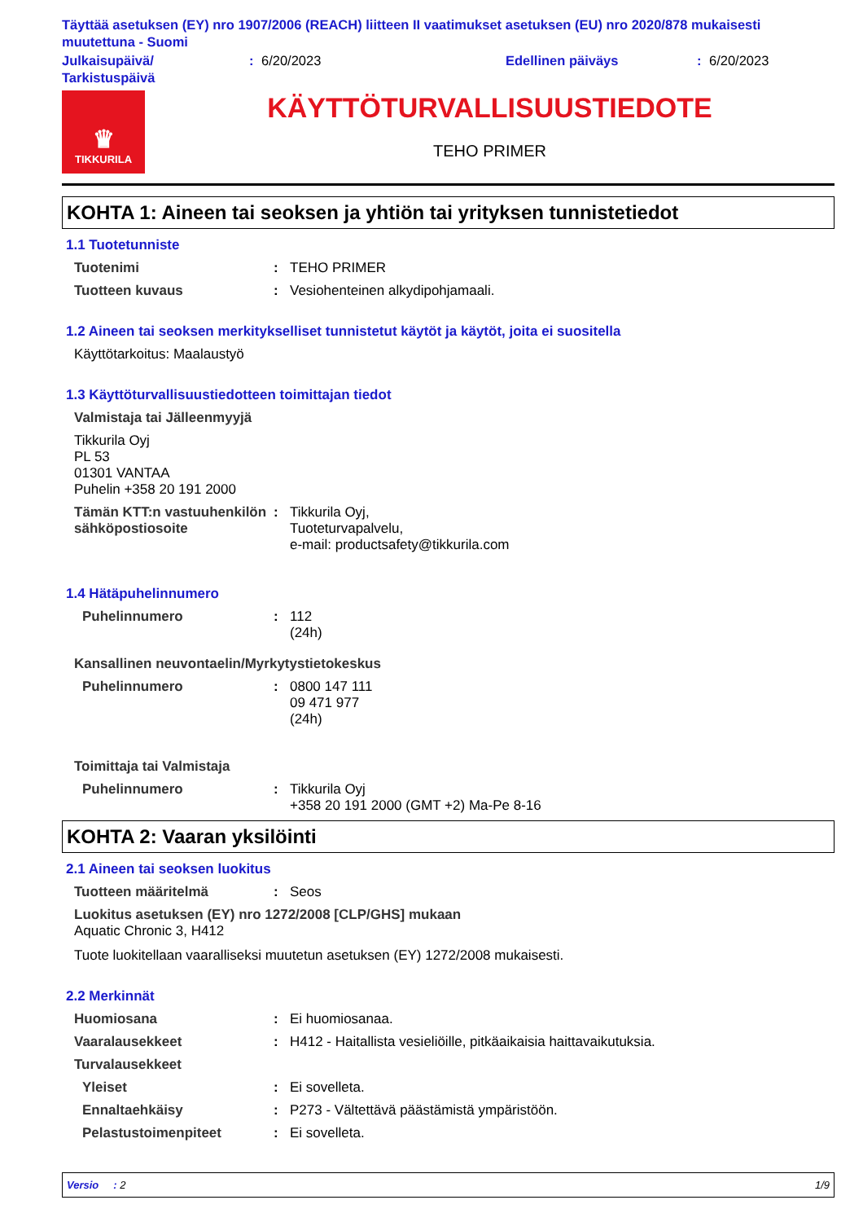Täyttää asetuksen (EY) nro 1907/2006 (REACH) liitteen II vaatimukset asetuksen (EU) nro 2020/878 mukaisesti muutettuna - Suomi
Julkaisupäivä/ Tarkistuspäivä
: 6/20/2023 Edellinen päiväys : 6/20/2023
♛
TIKKURILA
KÄYTTÖTURVALLISUUSTIEDOTE
TEHO PRIMER
KOHTA 1: Aineen tai seoksen ja yhtiön tai yrityksen tunnistetiedot
1.1 Tuotetunniste
Tuotenimi : TEHO PRIMER
Tuotteen kuvaus : Vesiohenteinen alkydipohjamaali.
1.2 Aineen tai seoksen merkitykselliset tunnistetut käytöt ja käytöt, joita ei suositella
Käyttötarkoitus: Maalaustyö
1.3 Käyttöturvallisuustiedotteen toimittajan tiedot
Valmistaja tai Jälleenmyyjä
Tikkurila Oyj
PL 53
01301 VANTAA
Puhelin +358 20 191 2000
Tämän KTT:n vastuuhenkilön sähköpostiosoite
: Tikkurila Oyj,
Tuoteturvapalvelu,
e-mail: productsafety@tikkurila.com
1.4 Hätäpuhelinnumero
Puhelinnumero : 112
(24h)
Kansallinen neuvontaelin/Myrkytystietokeskus
Puhelinnumero : 0800 147 111
09 471 977
(24h)
Toimittaja tai Valmistaja
Puhelinnumero : Tikkurila Oyj
+358 20 191 2000 (GMT +2) Ma-Pe 8-16
KOHTA 2: Vaaran yksilöinti
2.1 Aineen tai seoksen luokitus
Tuotteen määritelmä : Seos
Luokitus asetuksen (EY) nro 1272/2008 [CLP/GHS] mukaan
Aquatic Chronic 3, H412
Tuote luokitellaan vaaralliseksi muutetun asetuksen (EY) 1272/2008 mukaisesti.
2.2 Merkinnät
Huomiosana : Ei huomiosanaa.
Vaaralausekkeet : H412 - Haitallista vesieliöille, pitkäaikaisia haittavaikutuksia.
Turvalausekkeet
Yleiset : Ei sovelleta.
Ennaltaehkäisy : P273 - Vältettävä päästämistä ympäristöön.
Pelastustoimenpiteet : Ei sovelleta.
Versio : 2 1/9